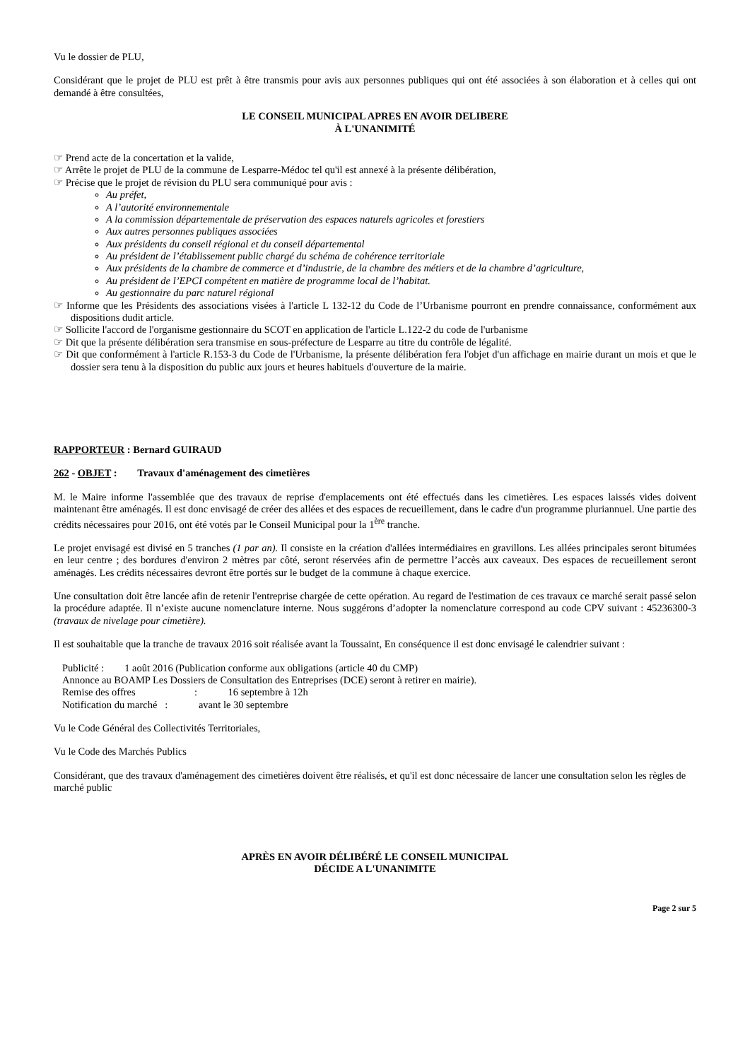Vu le dossier de PLU,
Considérant que le projet de PLU est prêt à être transmis pour avis aux personnes publiques qui ont été associées à son élaboration et à celles qui ont demandé à être consultées,
LE CONSEIL MUNICIPAL APRES EN AVOIR DELIBERE
À L'UNANIMITÉ
☞ Prend acte de la concertation et la valide,
☞ Arrête le projet de PLU de la commune de Lesparre-Médoc tel qu'il est annexé à la présente délibération,
☞ Précise que le projet de révision du PLU sera communiqué pour avis :
Au préfet,
A l’autorité environnementale
A la commission départementale de préservation des espaces naturels agricoles et forestiers
Aux autres personnes publiques associées
Aux présidents du conseil régional et du conseil départemental
Au président de l’établissement public chargé du schéma de cohérence territoriale
Aux présidents de la chambre de commerce et d’industrie, de la chambre des métiers et de la chambre d’agriculture,
Au président de l’EPCI compétent en matière de programme local de l’habitat.
Au gestionnaire du parc naturel régional
☞ Informe que les Présidents des associations visées à l'article L 132-12 du Code de l’Urbanisme pourront en prendre connaissance, conformément aux dispositions dudit article.
☞ Sollicite l'accord de l'organisme gestionnaire du SCOT en application de l'article L.122-2 du code de l'urbanisme
☞ Dit que la présente délibération sera transmise en sous-préfecture de Lesparre au titre du contrôle de légalité.
☞ Dit que conformément à l'article R.153-3 du Code de l'Urbanisme, la présente délibération fera l'objet d'un affichage en mairie durant un mois et que le dossier sera tenu à la disposition du public aux jours et heures habituels d'ouverture de la mairie.
RAPPORTEUR : Bernard GUIRAUD
262 - OBJET : Travaux d'aménagement des cimetières
M. le Maire informe l'assemblée que des travaux de reprise d'emplacements ont été effectués dans les cimetières. Les espaces laissés vides doivent maintenant être aménagés. Il est donc envisagé de créer des allées et des espaces de recueillement, dans le cadre d'un programme pluriannuel. Une partie des crédits nécessaires pour 2016, ont été votés par le Conseil Municipal pour la 1<sup>ère</sup> tranche.
Le projet envisagé est divisé en 5 tranches (1 par an). Il consiste en la création d'allées intermédiaires en gravillons. Les allées principales seront bitumées en leur centre ; des bordures d'environ 2 mètres par côté, seront réservées afin de permettre l’accès aux caveaux. Des espaces de recueillement seront aménagés. Les crédits nécessaires devront être portés sur le budget de la commune à chaque exercice.
Une consultation doit être lancée afin de retenir l'entreprise chargée de cette opération. Au regard de l'estimation de ces travaux ce marché serait passé selon la procédure adaptée. Il n’existe aucune nomenclature interne. Nous suggérons d’adopter la nomenclature correspond au code CPV suivant : 45236300-3 (travaux de nivelage pour cimetière).
Il est souhaitable que la tranche de travaux 2016 soit réalisée avant la Toussaint, En conséquence il est donc envisagé le calendrier suivant :
Publicité : 1 août 2016 (Publication conforme aux obligations (article 40 du CMP)
Annonce au BOAMP Les Dossiers de Consultation des Entreprises (DCE) seront à retirer en mairie).
Remise des offres : 16 septembre à 12h
Notification du marché : avant le 30 septembre
Vu le Code Général des Collectivités Territoriales,
Vu le Code des Marchés Publics
Considérant, que des travaux d'aménagement des cimetières doivent être réalisés, et qu'il est donc nécessaire de lancer une consultation selon les règles de marché public
APRÈS EN AVOIR DÉLIBÉRÉ LE CONSEIL MUNICIPAL
DÉCIDE A L'UNANIMITE
Page 2 sur 5